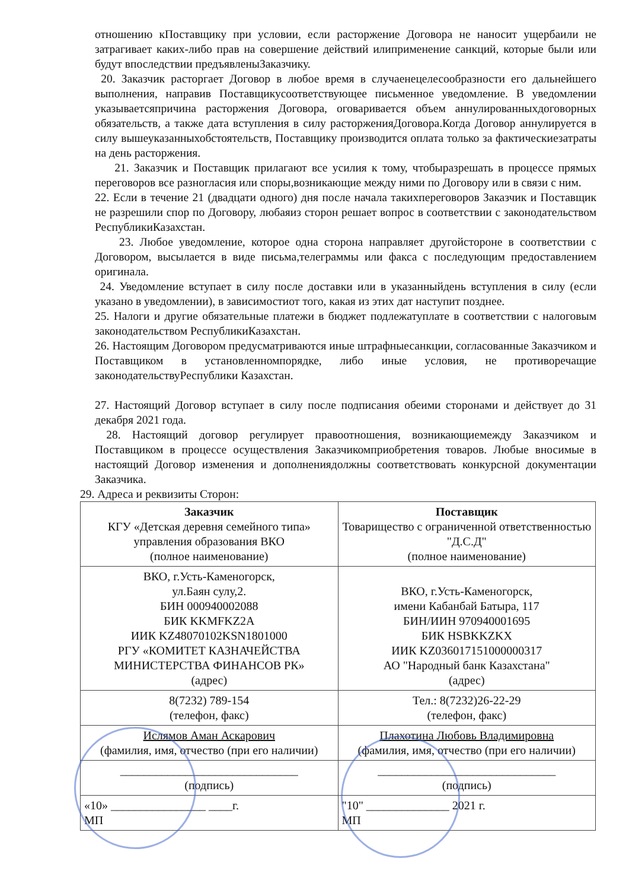отношению кПоставщику при условии, если расторжение Договора не наносит ущербаили не затрагивает каких-либо прав на совершение действий илиприменение санкций, которые были или будут впоследствии предъявленыЗаказчику.
20. Заказчик расторгает Договор в любое время в случаенецелесообразности его дальнейшего выполнения, направив Поставщикусоответствующее письменное уведомление. В уведомлении указываетсяпричина расторжения Договора, оговаривается объем аннулированныхдоговорных обязательств, а также дата вступления в силу расторженияДоговора.Когда Договор аннулируется в силу вышеуказанныхобстоятельств, Поставщику производится оплата только за фактическиезатраты на день расторжения.
21. Заказчик и Поставщик прилагают все усилия к тому, чтобыразрешать в процессе прямых переговоров все разногласия или споры,возникающие между ними по Договору или в связи с ним.
22. Если в течение 21 (двадцати одного) дня после начала такихпереговоров Заказчик и Поставщик не разрешили спор по Договору, любаяиз сторон решает вопрос в соответствии с законодательством РеспубликиКазахстан.
23. Любое уведомление, которое одна сторона направляет другойстороне в соответствии с Договором, высылается в виде письма,телеграммы или факса с последующим предоставлением оригинала.
24. Уведомление вступает в силу после доставки или в указанныйдень вступления в силу (если указано в уведомлении), в зависимостиот того, какая из этих дат наступит позднее.
25. Налоги и другие обязательные платежи в бюджет подлежатуплате в соответствии с налоговым законодательством РеспубликиКазахстан.
26. Настоящим Договором предусматриваются иные штрафныесанкции, согласованные Заказчиком и Поставщиком в установленномпорядке, либо иные условия, не противоречащие законодательствуРеспублики Казахстан.
27. Настоящий Договор вступает в силу после подписания обеими сторонами и действует до 31 декабря 2021 года.
28. Настоящий договор регулирует правоотношения, возникающиемежду Заказчиком и Поставщиком в процессе осуществления Заказчикомприобретения товаров. Любые вносимые в настоящий Договор изменения и дополнениядолжны соответствовать конкурсной документации Заказчика.
29. Адреса и реквизиты Сторон:
| Заказчик КГУ «Детская деревня семейного типа» управления образования ВКО (полное наименование) | Поставщик Товарищество с ограниченной ответственностью "Д.С.Д" (полное наименование) |
| ВКО, г.Усть-Каменогорск, ул.Баян сулу,2. БИН 000940002088 БИК KKMFKZ2A ИИК KZ48070102KSN1801000 РГУ «КОМИТЕТ КАЗНАЧЕЙСТВА МИНИСТЕРСТВА ФИНАНСОВ РК» (адрес) | ВКО, г.Усть-Каменогорск, имени Кабанбай Батыра, 117 БИН/ИИН 970940001695 БИК HSBKKZKX ИИК KZ036017151000000317 АО "Народный банк Казахстана" (адрес) |
| 8(7232) 789-154 (телефон, факс) | Тел.: 8(7232)26-22-29 (телефон, факс) |
| Ислямов Аман Аскарович (фамилия, имя, отчество (при его наличии) | Плахотина Любовь Владимировна (фамилия, имя, отчество (при его наличии) |
| ______________________________ (подпись) | ______________________________ (подпись) |
| «10» ________________ ____г. МП | "10" ______________ 2021 г. МП |